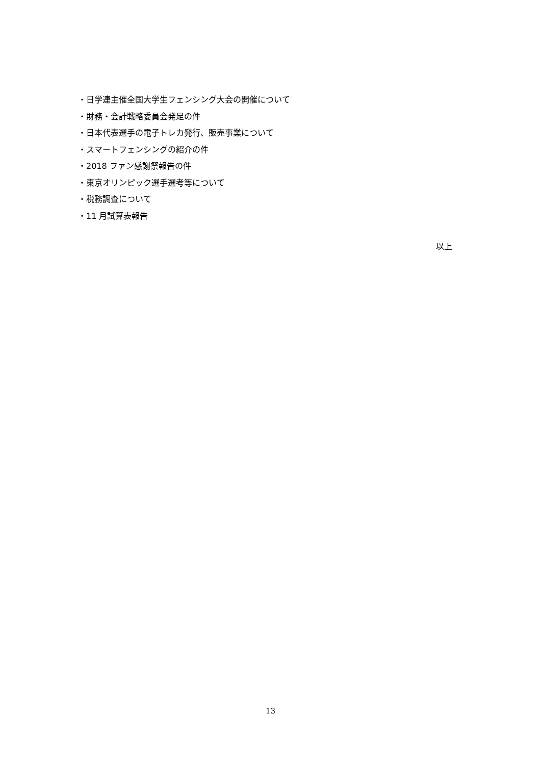・日学連主催全国大学生フェンシング大会の開催について
・財務・会計戦略委員会発足の件
・日本代表選手の電子トレカ発行、販売事業について
・スマートフェンシングの紹介の件
・2018 ファン感謝祭報告の件
・東京オリンピック選手選考等について
・税務調査について
・11 月試算表報告
以上
13